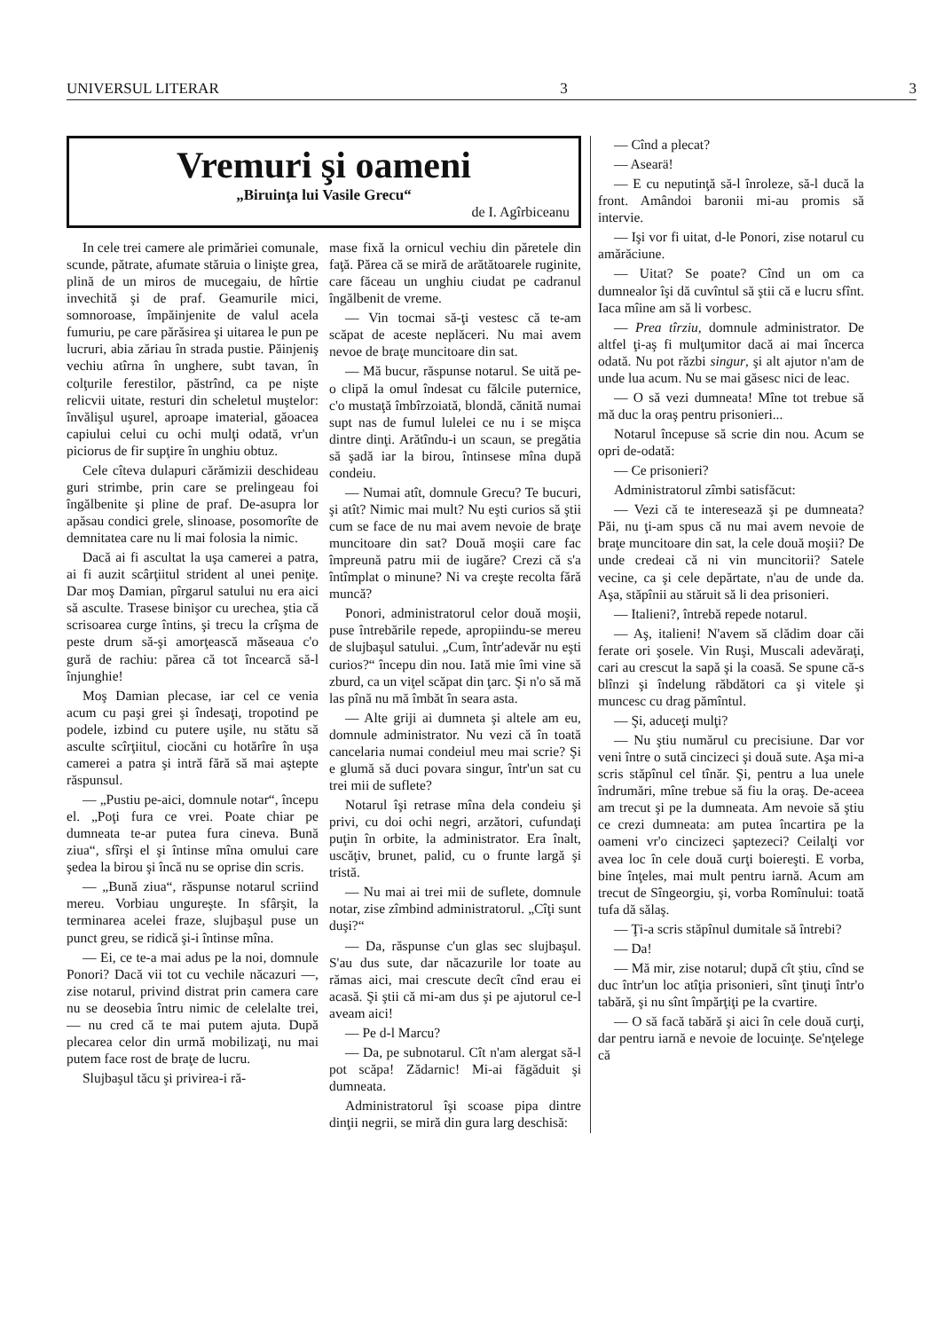UNIVERSUL LITERAR 3 3
Vremuri şi oameni
„Biruinţa lui Vasile Grecu“
de I. Agîrbiceanu
In cele trei camere ale primăriei comunale, scunde, pătrate, afumate stăruia o linişte grea, plină de un miros de mucegaiu, de hîrtie invechită şi de praf. Geamurile mici, somnoroase, împăinjenite de valul acela fumuriu, pe care părăsirea şi uitarea le pun pe lucruri, abia zăriau în strada pustie. Păinjeniş vechiu atîrna în unghere, subt tavan, în colţurile ferestilor, păstrînd, ca pe nişte relicvii uitate, resturi din scheletul muştelor: învălişul uşurel, aproape imaterial, găoacea capiului celui cu ochi mulţi odată, vr'un piciorus de fir supţire în unghiu obtuz.
Cele cîteva dulapuri cărămizii deschideau guri strimbe, prin care se prelingeau foi îngălbenite şi pline de praf. De-asupra lor apăsau condici grele, slinoase, posomorîte de demnitatea care nu li mai folosia la nimic.
Dacă ai fi ascultat la uşa camerei a patra, ai fi auzit scârţiitul strident al unei peniţe. Dar moş Damian, pîrgarul satului nu era aici să asculte. Trasese binişor cu urechea, ştia că scrisoarea curge întins, şi trecu la crîşma de peste drum să-şi amorţească măseaua c'o gură de rachiu: părea că tot încearcă să-l înjunghie!
Moş Damian plecase, iar cel ce venia acum cu paşi grei şi îndesaţi, tropotind pe podele, izbind cu putere uşile, nu stătu să asculte scîrţiitul, ciocăni cu hotărîre în uşa camerei a patra şi intră fără să mai aştepte răspunsul.
— „Pustiu pe-aici, domnule notar“, începu el. „Poţi fura ce vrei. Poate chiar pe dumneata te-ar putea fura cineva. Bună ziua“, sfîrşi el şi întinse mîna omului care şedea la birou şi încă nu se oprise din scris.
— „Bună ziua“, răspunse notarul scriind mereu. Vorbiau ungureşte. In sfârşit, la terminarea acelei fraze, slujbaşul puse un punct greu, se ridică şi-i întinse mîna.
— Ei, ce te-a mai adus pe la noi, domnule Ponori? Dacă vii tot cu vechile năcazuri —, zise notarul, privind distrat prin camera care nu se deosebia întru nimic de celelalte trei, — nu cred că te mai putem ajuta. După plecarea celor din urmă mobilizaţi, nu mai putem face rost de braţe de lucru.
Slujbaşul tăcu şi privirea-i ră-
mase fixă la ornicul vechiu din păretele din faţă. Părea că se miră de arătătoarele ruginite, care făceau un unghiu ciudat pe cadranul îngălbenit de vreme.
— Vin tocmai să-ţi vestesc că te-am scăpat de aceste neplăceri. Nu mai avem nevoe de braţe muncitoare din sat.
— Mă bucur, răspunse notarul. Se uită pe-o clipă la omul îndesat cu fălcile puternice, c'o mustaţă îmbîrzoiată, blondă, cănită numai supt nas de fumul lulelei ce nu i se mişca dintre dinţi. Arătîndu-i un scaun, se pregătia să şadă iar la birou, întinsese mîna după condeiu.
— Numai atît, domnule Grecu? Te bucuri, şi atît? Nimic mai mult? Nu eşti curios să ştii cum se face de nu mai avem nevoie de braţe muncitoare din sat? Două moşii care fac împreună patru mii de iugăre? Crezi că s'a întîmplat o minune? Ni va creşte recolta fără muncă?
Ponori, administratorul celor două moşii, puse întrebările repede, apropiindu-se mereu de slujbaşul satului. „Cum, într'adevăr nu eşti curios?“ începu din nou. Iată mie îmi vine să zburd, ca un viţel scăpat din ţarc. Şi n'o să mă las pînă nu mă îmbăt în seara asta.
— Alte griji ai dumneta şi altele am eu, domnule administrator. Nu vezi că în toată cancelaria numai condeiul meu mai scrie? Şi e glumă să duci povara singur, într'un sat cu trei mii de suflete?
Notarul îşi retrase mîna dela condeiu şi privi, cu doi ochi negri, arzători, cufundaţi puţin în orbite, la administrator. Era înalt, uscăţiv, brunet, palid, cu o frunte largă şi tristă.
— Nu mai ai trei mii de suflete, domnule notar, zise zîmbind administratorul. „Cîţi sunt duşi?“
— Da, răspunse c'un glas sec slujbaşul. S'au dus sute, dar năcazurile lor toate au rămas aici, mai crescute decît cînd erau ei acasă. Şi ştii că mi-am dus şi pe ajutorul ce-l aveam aici!
— Pe d-l Marcu?
— Da, pe subnotarul. Cît n'am alergat să-l pot scăpa! Zădarnic! Mi-ai făgăduit şi dumneata.
Administratorul îşi scoase pipa dintre dinţii negrii, se miră din gura larg deschisă:
— Cînd a plecat?
— Asearä!
— E cu neputinţă să-l înroleze, să-l ducă la front. Amândoi baronii mi-au promis să intervie.
— Işi vor fi uitat, d-le Ponori, zise notarul cu amărăciune.
— Uitat? Se poate? Cînd un om ca dumnealor îşi dă cuvîntul să ştii că e lucru sfînt. Iaca mîine am să li vorbesc.
— Prea tîrziu, domnule administrator. De altfel ţi-aş fi mulţumitor dacă ai mai încerca odată. Nu pot răzbi singur, şi alt ajutor n'am de unde lua acum. Nu se mai găsesc nici de leac.
— O să vezi dumneata! Mîne tot trebue să mă duc la oraş pentru prisonieri...
Notarul începuse să scrie din nou. Acum se opri de-odată:
— Ce prisonieri?
Administratorul zîmbi satisfăcut:
— Vezi că te interesează şi pe dumneata? Păi, nu ţi-am spus că nu mai avem nevoie de braţe muncitoare din sat, la cele două moşii? De unde credeai că ni vin muncitorii? Satele vecine, ca şi cele depărtate, n'au de unde da. Aşa, stăpînii au stăruit să li dea prisonieri.
— Italieni?, întrebă repede notarul.
— Aş, italieni! N'avem să clădim doar căi ferate ori şosele. Vin Ruşi, Muscali adevăraţi, cari au crescut la sapă şi la coasă. Se spune că-s blînzi şi îndelung răbdători ca şi vitele şi muncesc cu drag pămîntul.
— Şi, aduceţi mulţi?
— Nu ştiu numărul cu precisiune. Dar vor veni între o sută cincizeci şi două sute. Aşa mi-a scris stăpînul cel tînăr. Şi, pentru a lua unele îndrumări, mîne trebue să fiu la oraş. De-aceea am trecut şi pe la dumneata. Am nevoie să ştiu ce crezi dumneata: am putea încartira pe la oameni vr'o cincizeci şaptezeci? Ceilalţi vor avea loc în cele două curţi boiereşti. E vorba, bine înţeles, mai mult pentru iarnă. Acum am trecut de Sîngeorgiu, şi, vorba Romînului: toată tufa dă sălaş.
— Ţi-a scris stăpînul dumitale să întrebi?
— Da!
— Mă mir, zise notarul; după cît ştiu, cînd se duc într'un loc atîţia prisonieri, sînt ţinuţi într'o tabără, şi nu sînt împărţiţi pe la cvartire.
— O să facă tabără şi aici în cele două curţi, dar pentru iarnă e nevoie de locuinţe. Se'nţelege că